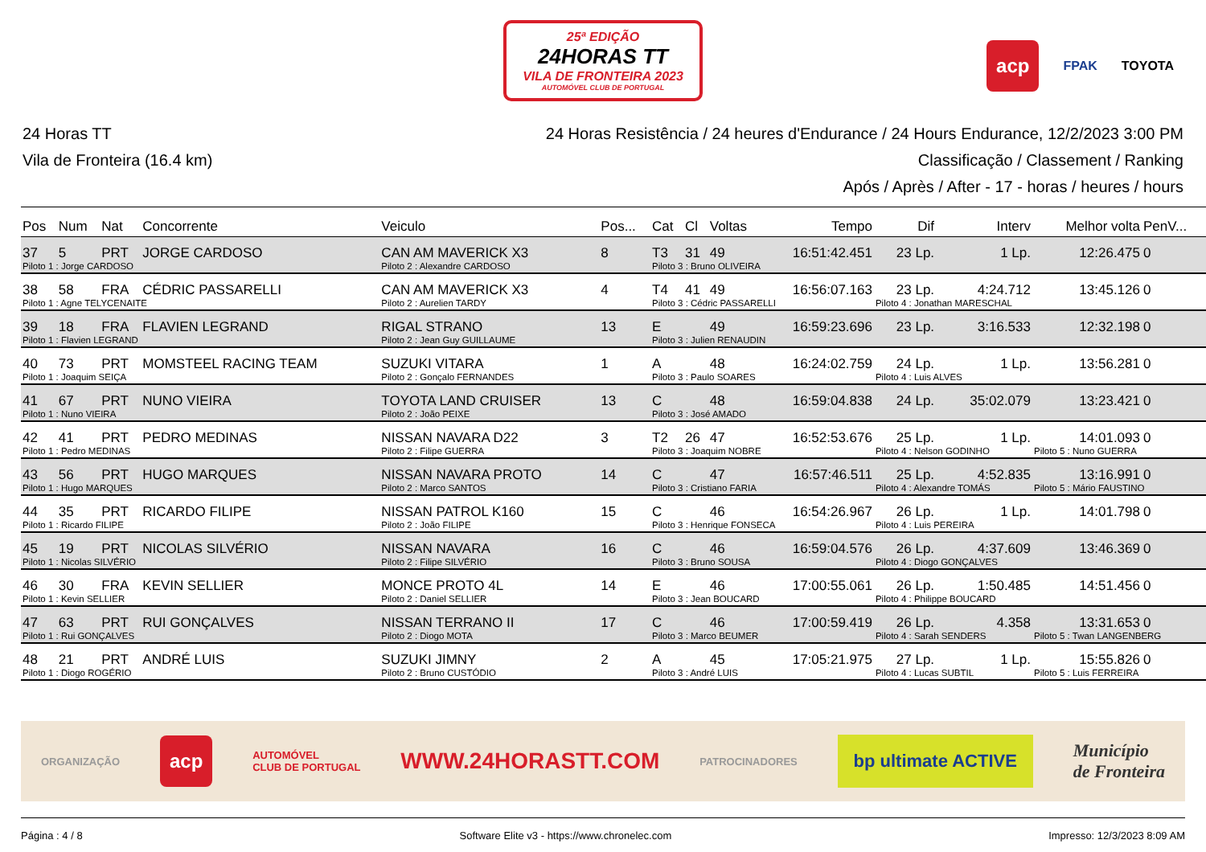25ª EDIÇÃO
24HORAS TT
VILA DE FRONTEIRA 2023
AUTOMÓVEL CLUB DE PORTUGAL
acp FPAK TOYOTA
24 Horas TT
Vila de Fronteira (16.4 km)
24 Horas Resistência / 24 heures d'Endurance / 24 Hours Endurance, 12/2/2023 3:00 PM
Classificação / Classement / Ranking
Após / Après / After - 17 - horas / heures / hours
| Pos | Num | Nat | Concorrente | Veiculo | Pos... | Cat | Cl | Voltas | Tempo | Dif | Interv | Melhor volta | PenV... |
| --- | --- | --- | --- | --- | --- | --- | --- | --- | --- | --- | --- | --- | --- |
| 37 | 5 | PRT | JORGE CARDOSO | CAN AM MAVERICK X3 | 8 | T3 | 31 | 49 | 16:51:42.451 | 23 Lp. | 1 Lp. | 12:26.475 | 0 |
| Piloto 1 : Jorge CARDOSO | | | | Piloto 2 : Alexandre CARDOSO | | Piloto 3 : Bruno OLIVEIRA | | | | | | | |
| 38 | 58 | FRA | CÉDRIC PASSARELLI | CAN AM MAVERICK X3 | 4 | T4 | 41 | 49 | 16:56:07.163 | 23 Lp. | 4:24.712 | 13:45.126 | 0 |
| Piloto 1 : Agne TELYCENAITE | | | | Piloto 2 : Aurelien TARDY | | Piloto 3 : Cédric PASSARELLI | | | | Piloto 4 : Jonathan MARESCHAL | | | |
| 39 | 18 | FRA | FLAVIEN LEGRAND | RIGAL STRANO | 13 | E | | 49 | 16:59:23.696 | 23 Lp. | 3:16.533 | 12:32.198 | 0 |
| Piloto 1 : Flavien LEGRAND | | | | Piloto 2 : Jean Guy GUILLAUME | | Piloto 3 : Julien RENAUDIN | | | | | | | |
| 40 | 73 | PRT | MOMSTEEL RACING TEAM | SUZUKI VITARA | 1 | A | | 48 | 16:24:02.759 | 24 Lp. | 1 Lp. | 13:56.281 | 0 |
| Piloto 1 : Joaquim SEIÇA | | | | Piloto 2 : Gonçalo FERNANDES | | Piloto 3 : Paulo SOARES | | | | Piloto 4 : Luis ALVES | | | |
| 41 | 67 | PRT | NUNO VIEIRA | TOYOTA LAND CRUISER | 13 | C | | 48 | 16:59:04.838 | 24 Lp. | 35:02.079 | 13:23.421 | 0 |
| Piloto 1 : Nuno VIEIRA | | | | Piloto 2 : João PEIXE | | Piloto 3 : José AMADO | | | | | | | |
| 42 | 41 | PRT | PEDRO MEDINAS | NISSAN NAVARA D22 | 3 | T2 | 26 | 47 | 16:52:53.676 | 25 Lp. | 1 Lp. | 14:01.093 | 0 |
| Piloto 1 : Pedro MEDINAS | | | | Piloto 2 : Filipe GUERRA | | Piloto 3 : Joaquim NOBRE | | | | Piloto 4 : Nelson GODINHO | | Piloto 5 : Nuno GUERRA | |
| 43 | 56 | PRT | HUGO MARQUES | NISSAN NAVARA PROTO | 14 | C | | 47 | 16:57:46.511 | 25 Lp. | 4:52.835 | 13:16.991 | 0 |
| Piloto 1 : Hugo MARQUES | | | | Piloto 2 : Marco SANTOS | | Piloto 3 : Cristiano FARIA | | | | Piloto 4 : Alexandre TOMÁS | | Piloto 5 : Mário FAUSTINO | |
| 44 | 35 | PRT | RICARDO FILIPE | NISSAN PATROL K160 | 15 | C | | 46 | 16:54:26.967 | 26 Lp. | 1 Lp. | 14:01.798 | 0 |
| Piloto 1 : Ricardo FILIPE | | | | Piloto 2 : João FILIPE | | Piloto 3 : Henrique FONSECA | | | | Piloto 4 : Luis PEREIRA | | | |
| 45 | 19 | PRT | NICOLAS SILVÉRIO | NISSAN NAVARA | 16 | C | | 46 | 16:59:04.576 | 26 Lp. | 4:37.609 | 13:46.369 | 0 |
| Piloto 1 : Nicolas SILVÉRIO | | | | Piloto 2 : Filipe SILVÉRIO | | Piloto 3 : Bruno SOUSA | | | | Piloto 4 : Diogo GONÇALVES | | | |
| 46 | 30 | FRA | KEVIN SELLIER | MONCE PROTO 4L | 14 | E | | 46 | 17:00:55.061 | 26 Lp. | 1:50.485 | 14:51.456 | 0 |
| Piloto 1 : Kevin SELLIER | | | | Piloto 2 : Daniel SELLIER | | Piloto 3 : Jean BOUCARD | | | | Piloto 4 : Philippe BOUCARD | | | |
| 47 | 63 | PRT | RUI GONÇALVES | NISSAN TERRANO II | 17 | C | | 46 | 17:00:59.419 | 26 Lp. | 4.358 | 13:31.653 | 0 |
| Piloto 1 : Rui GONÇALVES | | | | Piloto 2 : Diogo MOTA | | Piloto 3 : Marco BEUMER | | | | Piloto 4 : Sarah SENDERS | | Piloto 5 : Twan LANGENBERG | |
| 48 | 21 | PRT | ANDRÉ LUIS | SUZUKI JIMNY | 2 | A | | 45 | 17:05:21.975 | 27 Lp. | 1 Lp. | 15:55.826 | 0 |
| Piloto 1 : Diogo ROGÉRIO | | | | Piloto 2 : Bruno CUSTÓDIO | | Piloto 3 : André LUIS | | | | Piloto 4 : Lucas SUBTIL | | Piloto 5 : Luis FERREIRA | |
ORGANIZAÇÃO acp AUTOMÓVEL
CLUB DE PORTUGAL WWW.24HORASTT.COM PATROCINADORES bp ultimate ACTIVE Município
de Fronteira
Página : 4 / 8 Software Elite v3 - https://www.chronelec.com Impresso: 12/3/2023 8:09 AM